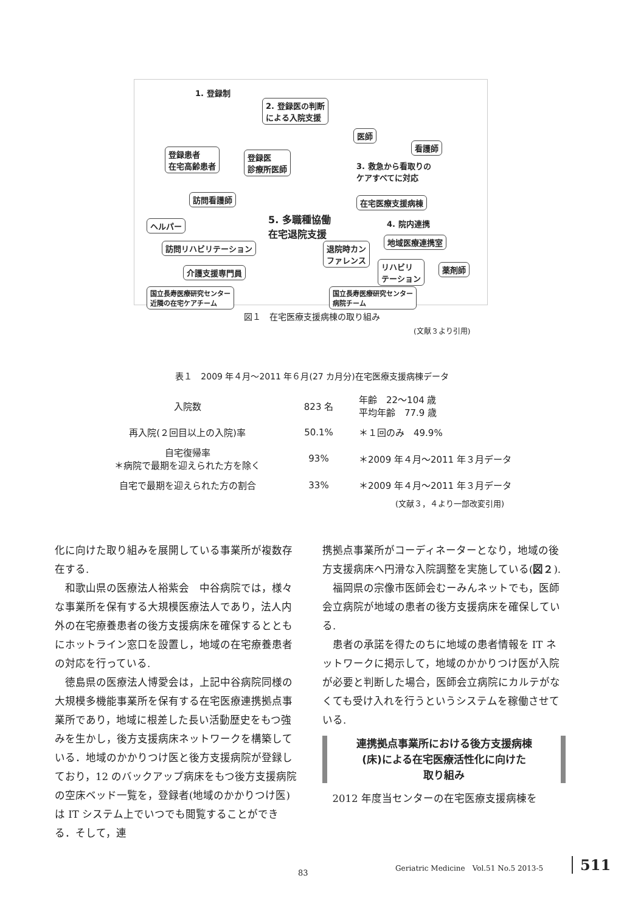1. 登録制
2. 登録医の判断
による入院支援
登録患者
在宅高齢患者
登録医
診療所医師
医師
看護師
3. 救急から看取りの
ケアすべてに対応
在宅医療支援病棟
訪問看護師
ヘルパー
5. 多職種協働
在宅退院支援
4. 院内連携
地域医療連携室
訪問リハビリテーション
退院時カン
ファレンス
リハビリ
テーション
薬剤師
介護支援専門員
国立長寿医療研究センター
近隣の在宅ケアチーム
国立長寿医療研究センター
病院チーム
図１　在宅医療支援病棟の取り組み
(文献３より引用)
表１　2009 年４月〜2011 年６月(27 カ月分)在宅医療支援病棟データ
| 入院数 | 823 名 | 年齢 22〜104 歳 平均年齢 77.9 歳 |
| 再入院(２回目以上の入院)率 | 50.1% | ＊１回のみ 49.9% |
| 自宅復帰率 ＊病院で最期を迎えられた方を除く | 93% | ＊2009 年４月〜2011 年３月データ |
| 自宅で最期を迎えられた方の割合 | 33% | ＊2009 年４月〜2011 年３月データ |
(文献３，４より一部改変引用)
化に向けた取り組みを展開している事業所が複数存在する.
和歌山県の医療法人裕紫会　中谷病院では，様々な事業所を保有する大規模医療法人であり，法人内外の在宅療養患者の後方支援病床を確保するとともにホットライン窓口を設置し，地域の在宅療養患者の対応を行っている.
徳島県の医療法人博愛会は，上記中谷病院同様の大規模多機能事業所を保有する在宅医療連携拠点事業所であり，地域に根差した長い活動歴史をもつ強みを生かし，後方支援病床ネットワークを構築している．地域のかかりつけ医と後方支援病院が登録しており，12 のバックアップ病床をもつ後方支援病院の空床ベッド一覧を，登録者(地域のかかりつけ医)は IT システム上でいつでも閲覧することができる．そして，連
携拠点事業所がコーディネーターとなり，地域の後方支援病床へ円滑な入院調整を実施している(図２).
福岡県の宗像市医師会むーみんネットでも，医師会立病院が地域の患者の後方支援病床を確保している.
患者の承諾を得たのちに地域の患者情報を IT ネットワークに掲示して，地域のかかりつけ医が入院が必要と判断した場合，医師会立病院にカルテがなくても受け入れを行うというシステムを稼働させている.
連携拠点事業所における後方支援病棟
(床)による在宅医療活性化に向けた
取り組み
2012 年度当センターの在宅医療支援病棟を
Geriatric Medicine　Vol.51 No.5 2013-5
511
83